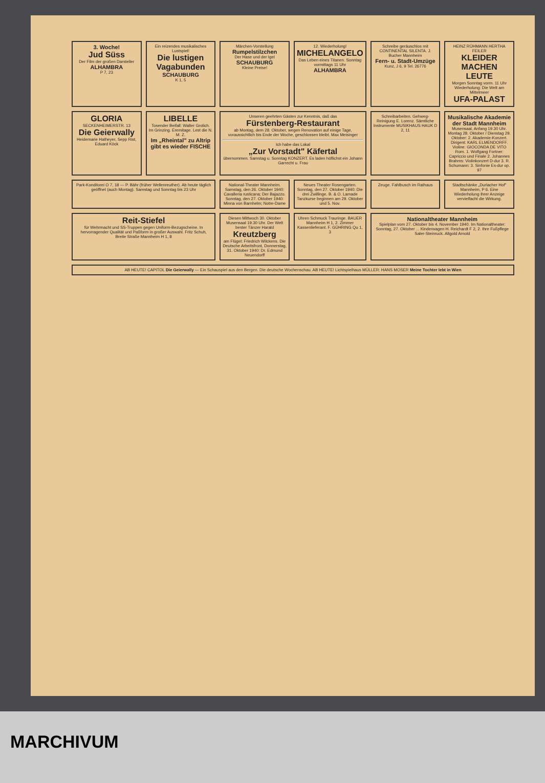3. Woche!
Jud Süss
Der Film der großen Darsteller
ALHAMBRA
P 7, 23
Ein reizendes musikalisches Lustspiel!
Die lustigen Vagabunden
SCHAUBURG
K 1, 5
Märchen-Vorstellung
Rumpelstilzchen
Der Hase und der Igel
SCHAUBURG
Kleine Preise!
12. Wiederholung!
MICHELANGELO
Das Leben eines Titanen. Sonntag vormittags 11 Uhr
ALHAMBRA
Schreibe geräuschlos mit CONTINENTAL SILENTA. J. Bucher Mannheim
Fern- u. Stadt-Umzüge
Kunz, J 6, 9 Tel. 26776
HEINZ RÜHMANN HERTHA FEILER
KLEIDER MACHEN LEUTE
Morgen Sonntag vorm. 11 Uhr Wiederholung: Die Welt am Mittelmeer
UFA-PALAST
GLORIA
SECKENHEIMERSTR. 13
Die Geierwally
Heidemarie Hatheyer, Sepp Rist, Eduard Köck
LIBELLE
Tosender Beifall: Walter Grolich. Im Grinzing. Eremitage. Lest die N. M. Z.
Im „Rheintal" zu Altrip gibt es wieder FISCHE
Unseren geehrten Gästen zur Kenntnis, daß das
Fürstenberg-Restaurant
ab Montag, dem 28. Oktober, wegen Renovation auf einige Tage, voraussichtlich bis Ende der Woche, geschlossen bleibt. Max Meisinger
Ich habe das Lokal
„Zur Vorstadt" Käfertal
übernommen. Samstag u. Sonntag KONZERT. Es laden höflichst ein Johann Garrecht u. Frau
Schreibarbeiten. Gehweg-Reinigung E. Lorenz. Sämtliche Instrumente MUSIKHAUS HAUK D 2, 11
Musikalische Akademie der Stadt Mannheim
Musensaal, Anfang 19.30 Uhr. Montag 28. Oktober / Dienstag 29. Oktober: 2. Akademie-Konzert. Dirigent: KARL ELMENDORFF. Violine: GIOCONDA DE VITO Rom. 1. Wolfgang Fortner: Capriccio und Finale 2. Johannes Brahms: Violinkonzert D-dur 3. R. Schumann: 3. Sinfonie Es-dur op. 97
Park-Konditorei O 7, 18 — P. Bähr (früher Wellenreuther). Ab heute täglich geöffnet (auch Montag). Samstag und Sonntag bis 23 Uhr
National-Theater Mannheim. Samstag, den 26. Oktober 1940: Cavalleria rusticana; Der Bajazzo. Sonntag, den 27. Oktober 1940: Minna von Barnhelm; Notre-Dame
Neues Theater Rosengarten. Sonntag, den 27. Oktober 1940: Die drei Zwillinge. B. & O. Lamade Tanzkurse beginnen am 29. Oktober und 5. Nov.
Zeuge. Fahlbusch im Rathaus
Stadtschänke „Durlacher Hof" Mannheim, P 6. Eine Wiederholung Ihrer Anzeige vervielfacht die Wirkung.
Reit-Stiefel
für Wehrmacht und SS-Truppen gegen Uniform-Bezugscheine. In hervorragender Qualität und Paßform in großer Auswahl. Fritz Schuh, Breite Straße Mannheim H 1, 8
Diesen Mittwoch 30. Oktober Musensaal 19.30 Uhr. Der Welt bester Tänzer Harald
Kreutzberg
am Flügel: Friedrich Wilckens. Die Deutsche Arbeitsfront, Donnerstag, 31. Oktober 1940: Dr. Edmund Neuendorff
Uhren Schmuck Trauringe. BAUER Mannheim H 1, 2. Zimmer Kassenlieferant. F. GÜHRING Qu 1, 3
Nationaltheater Mannheim
Spielplan vom 27. Oktober bis 4. November 1940. Im Nationaltheater: Sonntag, 27. Oktober ... Kinderwagen H. Reichardt F 2, 2. Ihre Fußpflege Saler-Steinruck. Altgold Arnold
AB HEUTE! CAPITOL Die Geierwally — Ein Schauspiel aus den Bergen. Die deutsche Wochenschau. AB HEUTE! Lichtspielhaus MÜLLER: HANS MOSER Meine Tochter lebt in Wien
MARCHIVUM